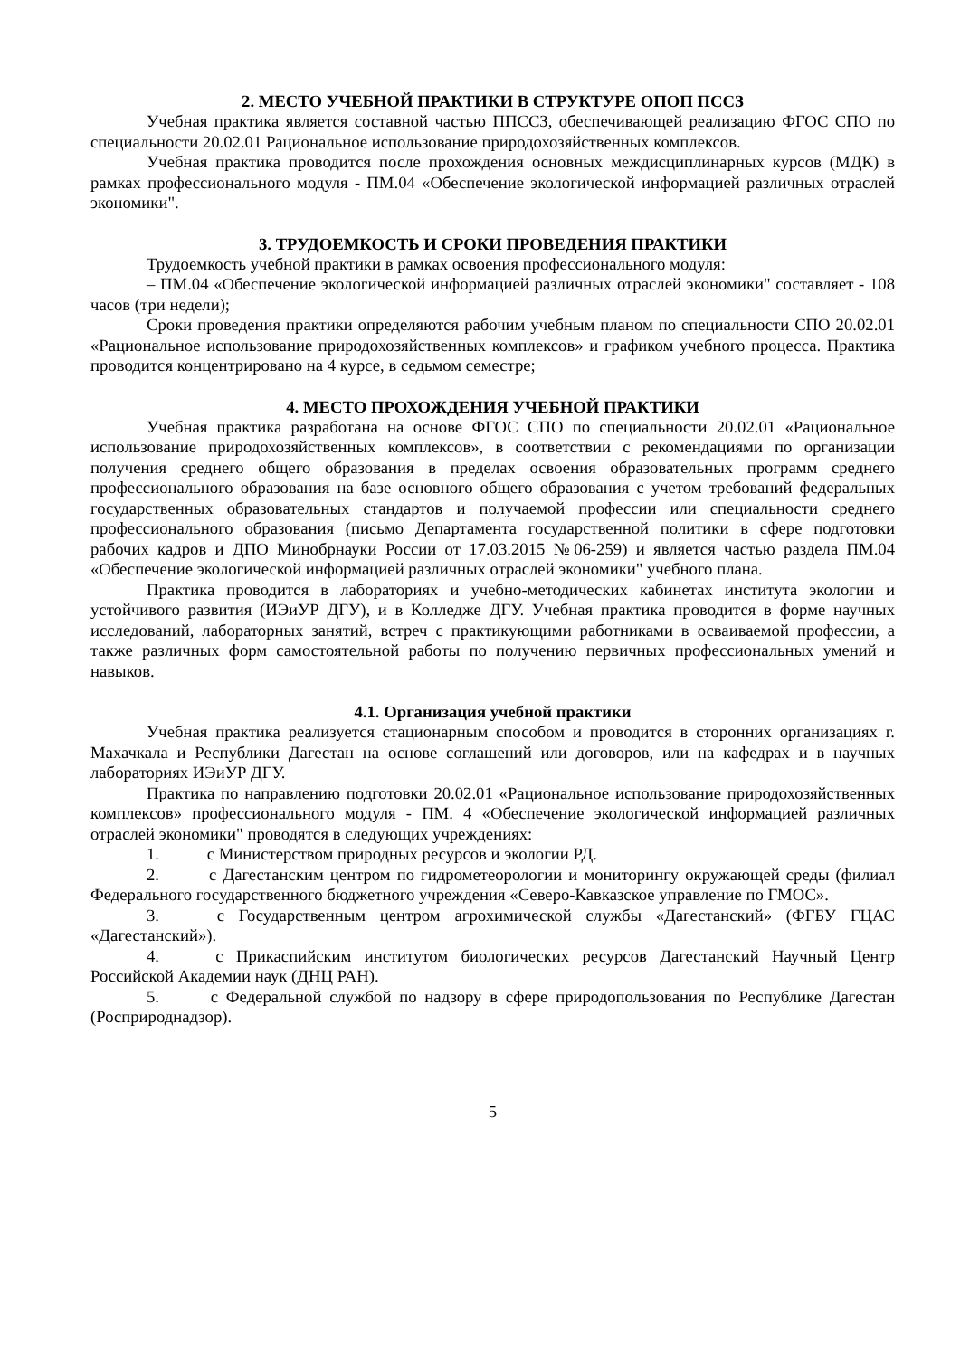2. МЕСТО УЧЕБНОЙ ПРАКТИКИ В СТРУКТУРЕ ОПОП ПССЗ
Учебная практика является составной частью ППССЗ, обеспечивающей реализацию ФГОС СПО по специальности 20.02.01 Рациональное использование природохозяйственных комплексов.
Учебная практика проводится после прохождения основных междисциплинарных курсов (МДК) в рамках профессионального модуля - ПМ.04 «Обеспечение экологической информацией различных отраслей экономики".
3. ТРУДОЕМКОСТЬ И СРОКИ ПРОВЕДЕНИЯ ПРАКТИКИ
Трудоемкость учебной практики в рамках освоения профессионального модуля:
– ПМ.04 «Обеспечение экологической информацией различных отраслей экономики" составляет - 108 часов (три недели);
Сроки проведения практики определяются рабочим учебным планом по специальности СПО 20.02.01 «Рациональное использование природохозяйственных комплексов» и графиком учебного процесса. Практика проводится концентрировано на 4 курсе, в седьмом семестре;
4. МЕСТО ПРОХОЖДЕНИЯ УЧЕБНОЙ ПРАКТИКИ
Учебная практика разработана на основе ФГОС СПО по специальности 20.02.01 «Рациональное использование природохозяйственных комплексов», в соответствии с рекомендациями по организации получения среднего общего образования в пределах освоения образовательных программ среднего профессионального образования на базе основного общего образования с учетом требований федеральных государственных образовательных стандартов и получаемой профессии или специальности среднего профессионального образования (письмо Департамента государственной политики в сфере подготовки рабочих кадров и ДПО Минобрнауки России от 17.03.2015 №06-259) и является частью раздела ПМ.04 «Обеспечение экологической информацией различных отраслей экономики" учебного плана.
Практика проводится в лабораториях и учебно-методических кабинетах института экологии и устойчивого развития (ИЭиУР ДГУ), и в Колледже ДГУ. Учебная практика проводится в форме научных исследований, лабораторных занятий, встреч с практикующими работниками в осваиваемой профессии, а также различных форм самостоятельной работы по получению первичных профессиональных умений и навыков.
4.1. Организация учебной практики
Учебная практика реализуется стационарным способом и проводится в сторонних организациях г. Махачкала и Республики Дагестан на основе соглашений или договоров, или на кафедрах и в научных лабораториях ИЭиУР ДГУ.
Практика по направлению подготовки 20.02.01 «Рациональное использование природохозяйственных комплексов» профессионального модуля - ПМ. 4 «Обеспечение экологической информацией различных отраслей экономики" проводятся в следующих учреждениях:
1. с Министерством природных ресурсов и экологии РД.
2. с Дагестанским центром по гидрометеорологии и мониторингу окружающей среды (филиал Федерального государственного бюджетного учреждения «Северо-Кавказское управление по ГМОС».
3. с Государственным центром агрохимической службы «Дагестанский» (ФГБУ ГЦАС «Дагестанский»).
4. с Прикаспийским институтом биологических ресурсов Дагестанский Научный Центр Российской Академии наук (ДНЦ РАН).
5. с Федеральной службой по надзору в сфере природопользования по Республике Дагестан (Росприроднадзор).
5